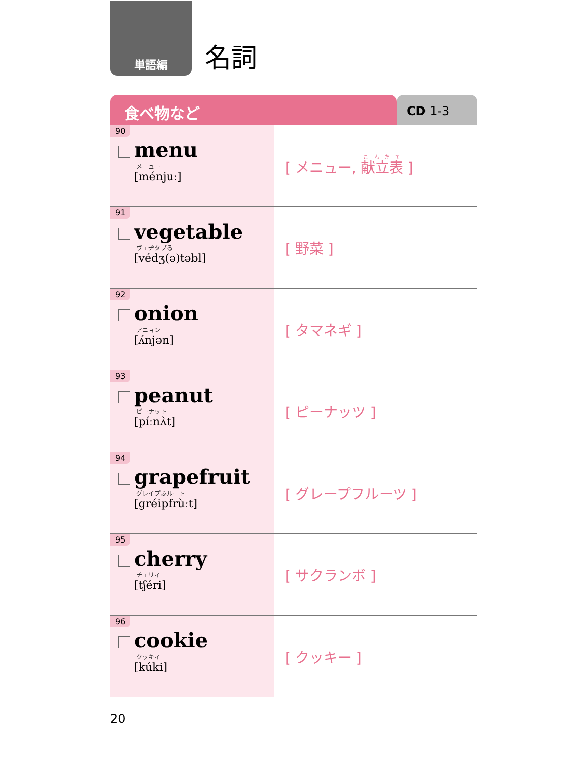単語編
名詞
食べ物など
CD 1-3
| 90 menu メニュー [ménjuː] | [ メニュー, 献立表 ] |
| 91 vegetable ヴェヂタブる [védʒ(ə)təbl] | [ 野菜 ] |
| 92 onion アニョン [ʌ́njən] | [ タマネギ ] |
| 93 peanut ピーナット [píːnʌ̀t] | [ ピーナッツ ] |
| 94 grapefruit グレイプふルート [gréipfrùːt] | [ グレープフルーツ ] |
| 95 cherry チェリィ [tʃéri] | [ サクランボ ] |
| 96 cookie クッキィ [kúki] | [ クッキー ] |
20